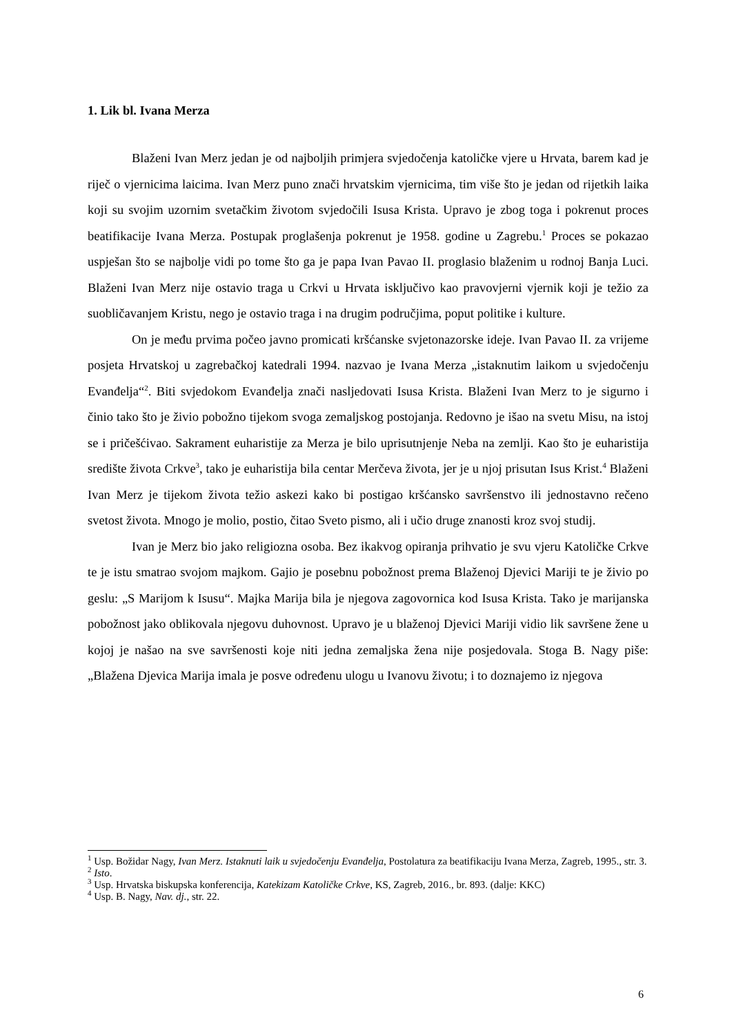1. Lik bl. Ivana Merza
Blaženi Ivan Merz jedan je od najboljih primjera svjedočenja katoličke vjere u Hrvata, barem kad je riječ o vjernicima laicima. Ivan Merz puno znači hrvatskim vjernicima, tim više što je jedan od rijetkih laika koji su svojim uzornim svetačkim životom svjedočili Isusa Krista. Upravo je zbog toga i pokrenut proces beatifikacije Ivana Merza. Postupak proglašenja pokrenut je 1958. godine u Zagrebu.<sup>1</sup> Proces se pokazao uspješan što se najbolje vidi po tome što ga je papa Ivan Pavao II. proglasio blaženim u rodnoj Banja Luci. Blaženi Ivan Merz nije ostavio traga u Crkvi u Hrvata isključivo kao pravovjerni vjernik koji je težio za suobličavanjem Kristu, nego je ostavio traga i na drugim područjima, poput politike i kulture.
On je među prvima počeo javno promicati kršćanske svjetonazorske ideje. Ivan Pavao II. za vrijeme posjeta Hrvatskoj u zagrebačkoj katedrali 1994. nazvao je Ivana Merza „istaknutim laikom u svjedočenju Evanđelja“<sup>2</sup>. Biti svjedokom Evanđelja znači nasljedovati Isusa Krista. Blaženi Ivan Merz to je sigurno i činio tako što je živio pobožno tijekom svoga zemaljskog postojanja. Redovno je išao na svetu Misu, na istoj se i pričešćivao. Sakrament euharistije za Merza je bilo uprisutnjenje Neba na zemlji. Kao što je euharistija središte života Crkve<sup>3</sup>, tako je euharistija bila centar Merčeva života, jer je u njoj prisutan Isus Krist.<sup>4</sup> Blaženi Ivan Merz je tijekom života težio askezi kako bi postigao kršćansko savršenstvo ili jednostavno rečeno svetost života. Mnogo je molio, postio, čitao Sveto pismo, ali i učio druge znanosti kroz svoj studij.
Ivan je Merz bio jako religiozna osoba. Bez ikakvog opiranja prihvatio je svu vjeru Katoličke Crkve te je istu smatrao svojom majkom. Gajio je posebnu pobožnost prema Blaženoj Djevici Mariji te je živio po geslu: „S Marijom k Isusu“. Majka Marija bila je njegova zagovornica kod Isusa Krista. Tako je marijanska pobožnost jako oblikovala njegovu duhovnost. Upravo je u blaženoj Djevici Mariji vidio lik savršene žene u kojoj je našao na sve savršenosti koje niti jedna zemaljska žena nije posjedovala. Stoga B. Nagy piše: „Blažena Djevica Marija imala je posve određenu ulogu u Ivanovu životu; i to doznajemo iz njegova
<sup>1</sup> Usp. Božidar Nagy, Ivan Merz. Istaknuti laik u svjedočenju Evanđelja, Postolatura za beatifikaciju Ivana Merza, Zagreb, 1995., str. 3.
<sup>2</sup> Isto.
<sup>3</sup> Usp. Hrvatska biskupska konferencija, Katekizam Katoličke Crkve, KS, Zagreb, 2016., br. 893. (dalje: KKC)
<sup>4</sup> Usp. B. Nagy, Nav. dj., str. 22.
6